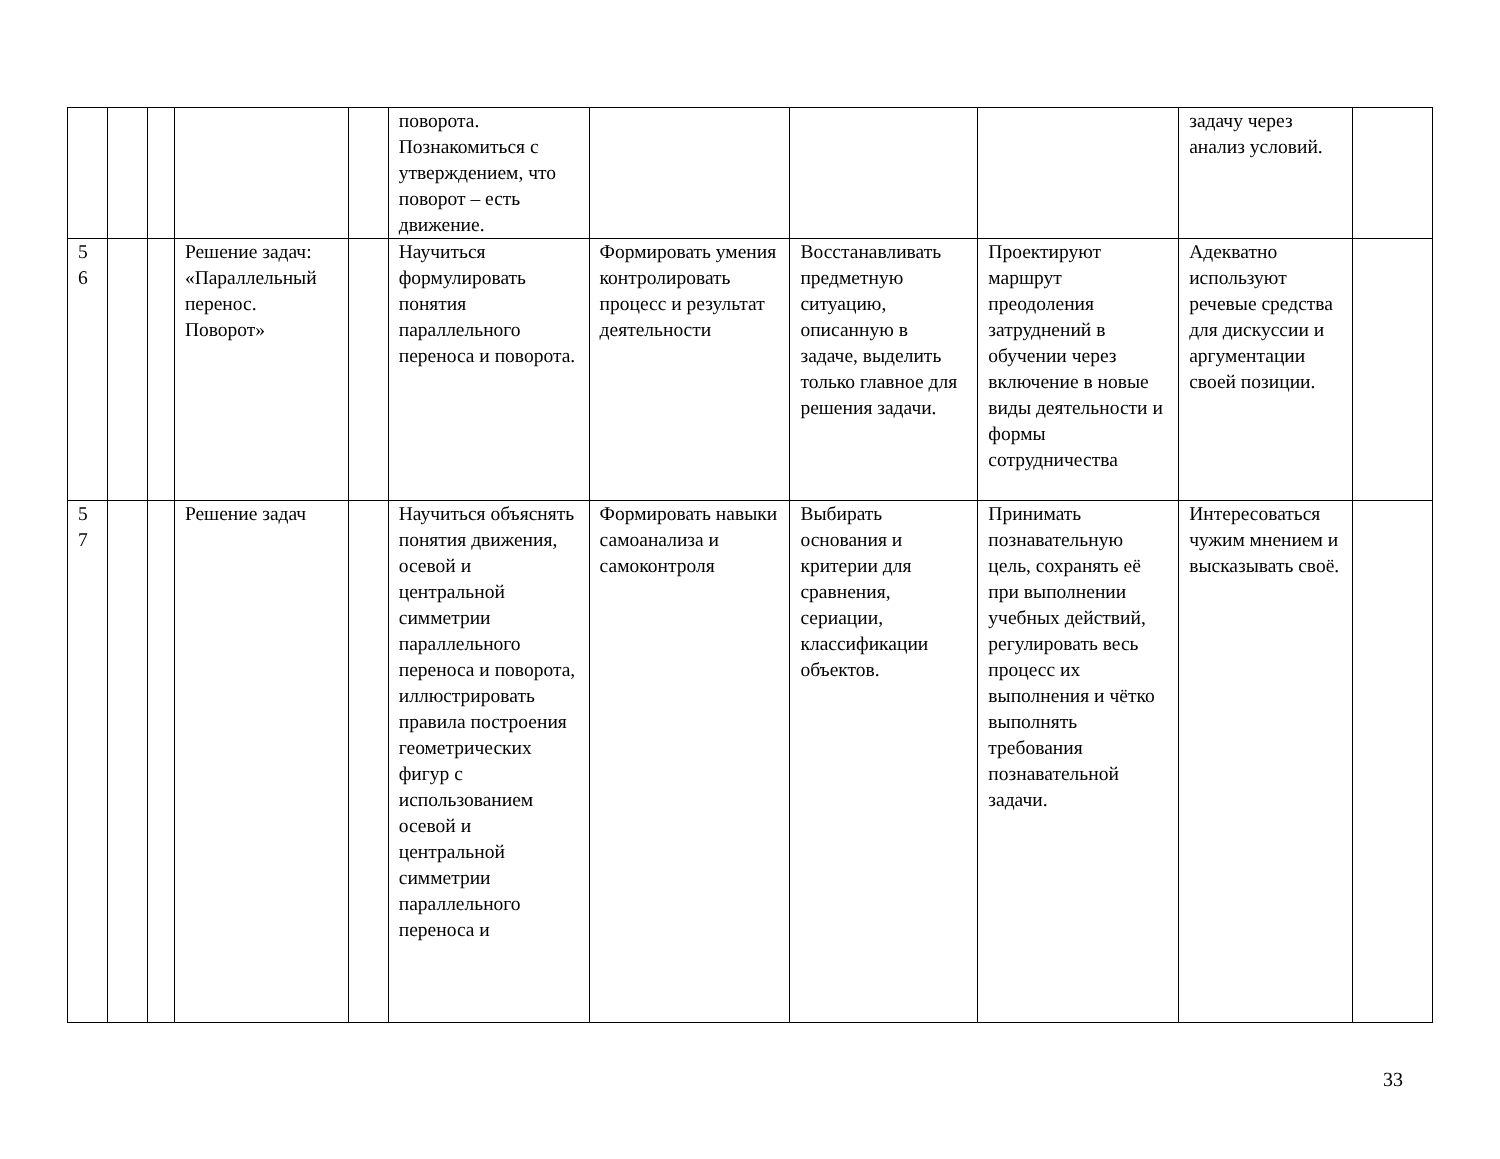| | | | | | поворота. Познакомиться с утверждением, что поворот – есть движение. | | | | задачу через анализ условий. | |
| 5 6 | | | Решение задач: «Параллельный перенос. Поворот» | | Научиться формулировать понятия параллельного переноса и поворота. | Формировать умения контролировать процесс и результат деятельности | Восстанавливать предметную ситуацию, описанную в задаче, выделить только главное для решения задачи. | Проектируют маршрут преодоления затруднений в обучении через включение в новые виды деятельности и формы сотрудничества | Адекватно используют речевые средства для дискуссии и аргументации своей позиции. | |
| 5 7 | | | Решение задач | | Научиться объяснять понятия движения, осевой и центральной симметрии параллельного переноса и поворота, иллюстрировать правила построения геометрических фигур с использованием осевой и центральной симметрии параллельного переноса и | Формировать навыки самоанализа и самоконтроля | Выбирать основания и критерии для сравнения, сериации, классификации объектов. | Принимать познавательную цель, сохранять её при выполнении учебных действий, регулировать весь процесс их выполнения и чётко выполнять требования познавательной задачи. | Интересоваться чужим мнением и высказывать своё. | |
33